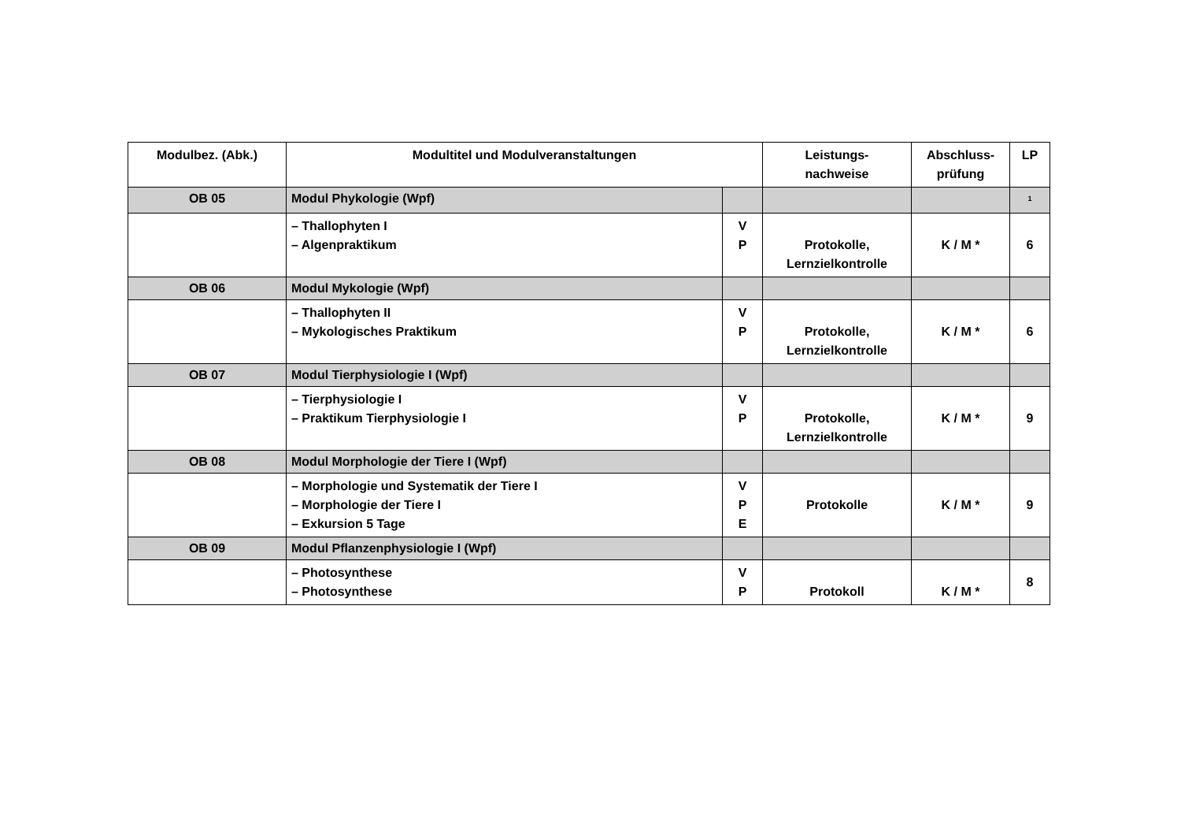| Modulbez. (Abk.) | Modultitel und Modulveranstaltungen | | Leistungs- nachweise | Abschluss- prüfung | LP |
| --- | --- | --- | --- | --- | --- |
| OB 05 | Modul Phykologie (Wpf) | | | | <sup>1</sup> |
| | – Thallophyten I – Algenpraktikum | V P | Protokolle, Lernzielkontrolle | K / M * | 6 |
| OB 06 | Modul Mykologie (Wpf) | | | | |
| | – Thallophyten II – Mykologisches Praktikum | V P | Protokolle, Lernzielkontrolle | K / M * | 6 |
| OB 07 | Modul Tierphysiologie I (Wpf) | | | | |
| | – Tierphysiologie I – Praktikum Tierphysiologie I | V P | Protokolle, Lernzielkontrolle | K / M * | 9 |
| OB 08 | Modul Morphologie der Tiere I (Wpf) | | | | |
| | – Morphologie und Systematik der Tiere I – Morphologie der Tiere I – Exkursion 5 Tage | V P E | Protokolle | K / M * | 9 |
| OB 09 | Modul Pflanzenphysiologie I (Wpf) | | | | |
| | – Photosynthese – Photosynthese | V P | Protokoll | K / M * | 8 |